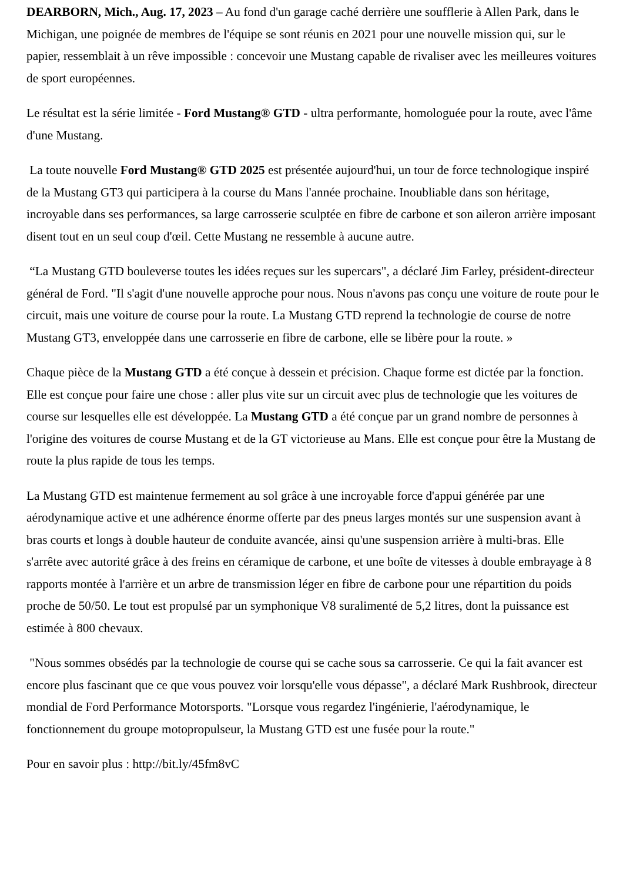DEARBORN, Mich., Aug. 17, 2023 – Au fond d'un garage caché derrière une soufflerie à Allen Park, dans le Michigan, une poignée de membres de l'équipe se sont réunis en 2021 pour une nouvelle mission qui, sur le papier, ressemblait à un rêve impossible : concevoir une Mustang capable de rivaliser avec les meilleures voitures de sport européennes.
Le résultat est la série limitée - Ford Mustang® GTD - ultra performante, homologuée pour la route, avec l'âme d'une Mustang.
La toute nouvelle Ford Mustang® GTD 2025 est présentée aujourd'hui, un tour de force technologique inspiré de la Mustang GT3 qui participera à la course du Mans l'année prochaine. Inoubliable dans son héritage, incroyable dans ses performances, sa large carrosserie sculptée en fibre de carbone et son aileron arrière imposant disent tout en un seul coup d'œil. Cette Mustang ne ressemble à aucune autre.
“La Mustang GTD bouleverse toutes les idées reçues sur les supercars", a déclaré Jim Farley, président-directeur général de Ford. "Il s'agit d'une nouvelle approche pour nous. Nous n'avons pas conçu une voiture de route pour le circuit, mais une voiture de course pour la route. La Mustang GTD reprend la technologie de course de notre Mustang GT3, enveloppée dans une carrosserie en fibre de carbone, elle se libère pour la route. »
Chaque pièce de la Mustang GTD a été conçue à dessein et précision. Chaque forme est dictée par la fonction. Elle est conçue pour faire une chose : aller plus vite sur un circuit avec plus de technologie que les voitures de course sur lesquelles elle est développée. La Mustang GTD a été conçue par un grand nombre de personnes à l'origine des voitures de course Mustang et de la GT victorieuse au Mans. Elle est conçue pour être la Mustang de route la plus rapide de tous les temps.
La Mustang GTD est maintenue fermement au sol grâce à une incroyable force d'appui générée par une aérodynamique active et une adhérence énorme offerte par des pneus larges montés sur une suspension avant à bras courts et longs à double hauteur de conduite avancée, ainsi qu'une suspension arrière à multi-bras. Elle s'arrête avec autorité grâce à des freins en céramique de carbone, et une boîte de vitesses à double embrayage à 8 rapports montée à l'arrière et un arbre de transmission léger en fibre de carbone pour une répartition du poids proche de 50/50. Le tout est propulsé par un symphonique V8 suralimenté de 5,2 litres, dont la puissance est estimée à 800 chevaux.
"Nous sommes obsédés par la technologie de course qui se cache sous sa carrosserie. Ce qui la fait avancer est encore plus fascinant que ce que vous pouvez voir lorsqu'elle vous dépasse", a déclaré Mark Rushbrook, directeur mondial de Ford Performance Motorsports. "Lorsque vous regardez l'ingénierie, l'aérodynamique, le fonctionnement du groupe motopropulseur, la Mustang GTD est une fusée pour la route."
Pour en savoir plus : http://bit.ly/45fm8vC